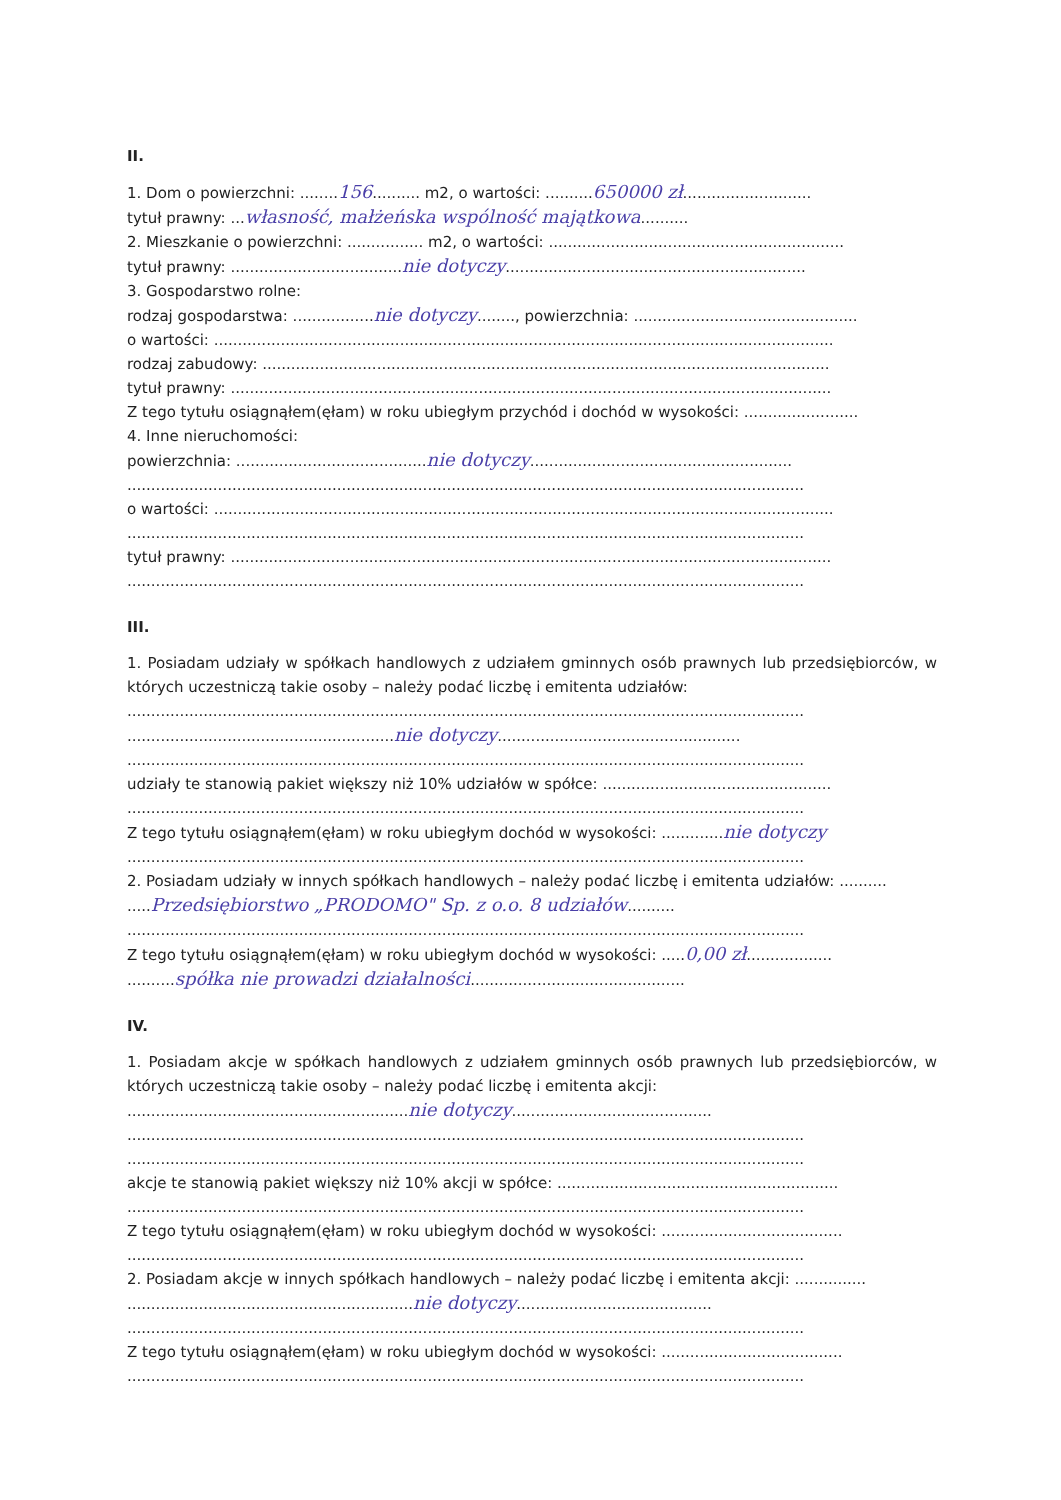II.
1. Dom o powierzchni: ........156.......... m2, o wartości: ..........650000 zł...........................
tytuł prawny: ...własność, małżeńska wspólność majątkowa..........
2. Mieszkanie o powierzchni: ................ m2, o wartości: ..............................................................
tytuł prawny: ....................................nie dotyczy...............................................................
3. Gospodarstwo rolne:
rodzaj gospodarstwa: .................nie dotyczy........, powierzchnia: ...............................................
o wartości: ..................................................................................................................................
rodzaj zabudowy: .......................................................................................................................
tytuł prawny: ..............................................................................................................................
Z tego tytułu osiągnąłem(ęłam) w roku ubiegłym przychód i dochód w wysokości: ........................
4. Inne nieruchomości:
powierzchnia: ........................................nie dotyczy.......................................................
..............................................................................................................................................
o wartości: ..................................................................................................................................
..............................................................................................................................................
tytuł prawny: ..............................................................................................................................
..............................................................................................................................................
III.
1. Posiadam udziały w spółkach handlowych z udziałem gminnych osób prawnych lub przedsiębiorców, w których uczestniczą takie osoby – należy podać liczbę i emitenta udziałów:
..............................................................................................................................................
........................................................nie dotyczy...................................................
..............................................................................................................................................
udziały te stanowią pakiet większy niż 10% udziałów w spółce: ................................................
..............................................................................................................................................
Z tego tytułu osiągnąłem(ęłam) w roku ubiegłym dochód w wysokości: .............nie dotyczy
..............................................................................................................................................
2. Posiadam udziały w innych spółkach handlowych – należy podać liczbę i emitenta udziałów: ..........
.....Przedsiębiorstwo „PRODOMO" Sp. z o.o. 8 udziałów..........
..............................................................................................................................................
Z tego tytułu osiągnąłem(ęłam) w roku ubiegłym dochód w wysokości: .....0,00 zł..................
..........spółka nie prowadzi działalności.............................................
IV.
1. Posiadam akcje w spółkach handlowych z udziałem gminnych osób prawnych lub przedsiębiorców, w których uczestniczą takie osoby – należy podać liczbę i emitenta akcji:
...........................................................nie dotyczy..........................................
..............................................................................................................................................
..............................................................................................................................................
akcje te stanowią pakiet większy niż 10% akcji w spółce: ...........................................................
..............................................................................................................................................
Z tego tytułu osiągnąłem(ęłam) w roku ubiegłym dochód w wysokości: ......................................
..............................................................................................................................................
2. Posiadam akcje w innych spółkach handlowych – należy podać liczbę i emitenta akcji: ...............
............................................................nie dotyczy.........................................
..............................................................................................................................................
Z tego tytułu osiągnąłem(ęłam) w roku ubiegłym dochód w wysokości: ......................................
..............................................................................................................................................